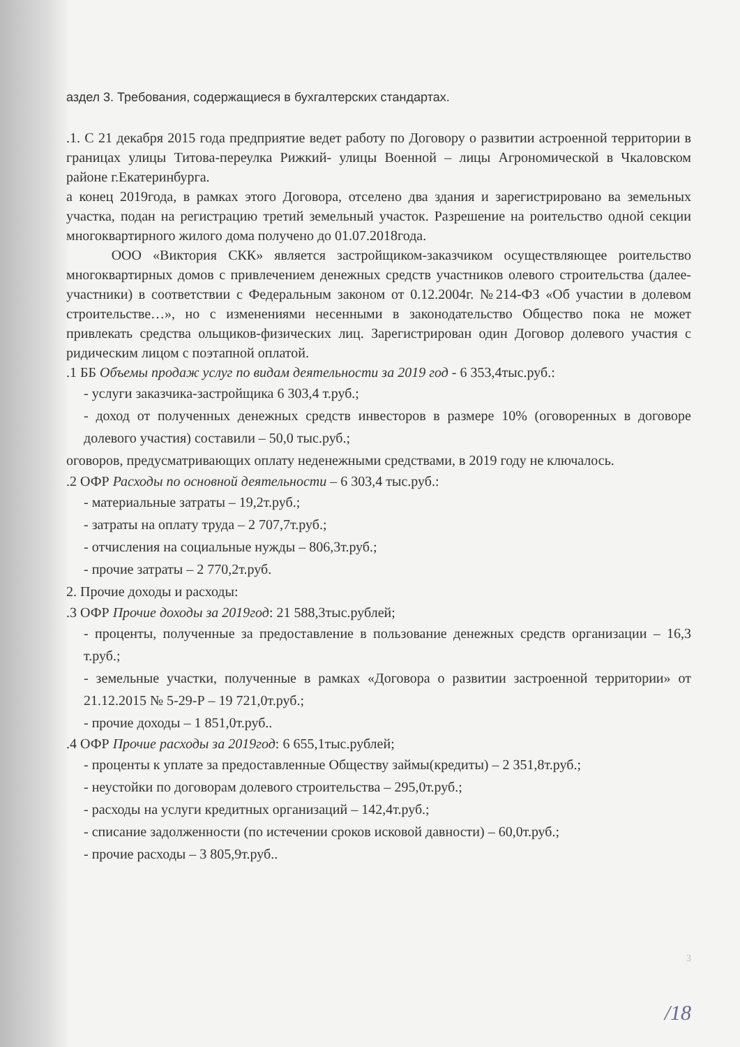аздел 3. Требования, содержащиеся в бухгалтерских стандартах.
.1. С 21 декабря 2015 года предприятие ведет работу по Договору о развитии астроенной территории в границах улицы Титова-переулка Рижкий- улицы Военной – лицы Агрономической в Чкаловском районе г.Екатеринбурга.
а конец 2019года, в рамках этого Договора, отселено два здания и зарегистрировано ва земельных участка, подан на регистрацию третий земельный участок. Разрешение на роительство одной секции многоквартирного жилого дома получено до 01.07.2018года.
ООО «Виктория СКК» является застройщиком-заказчиком осуществляющее роительство многоквартирных домов с привлечением денежных средств участников олевого строительства (далее-участники) в соответствии с Федеральным законом от 0.12.2004г. №214-ФЗ «Об участии в долевом строительстве…», но с изменениями несенными в законодательство Общество пока не может привлекать средства ольщиков-физических лиц. Зарегистрирован один Договор долевого участия с ридическим лицом с поэтапной оплатой.
.1 ББ Объемы продаж услуг по видам деятельности за 2019 год - 6 353,4тыс.руб.:
- услуги заказчика-застройщика 6 303,4 т.руб.;
- доход от полученных денежных средств инвесторов в размере 10% (оговоренных в договоре долевого участия) составили – 50,0 тыс.руб.;
оговоров, предусматривающих оплату неденежными средствами, в 2019 году не ключалось.
.2 ОФР Расходы по основной деятельности – 6 303,4 тыс.руб.:
- материальные затраты – 19,2т.руб.;
- затраты на оплату труда – 2 707,7т.руб.;
- отчисления на социальные нужды – 806,3т.руб.;
- прочие затраты – 2 770,2т.руб.
2. Прочие доходы и расходы:
.3 ОФР Прочие доходы за 2019год: 21 588,3тыс.рублей;
- проценты, полученные за предоставление в пользование денежных средств организации – 16,3 т.руб.;
- земельные участки, полученные в рамках «Договора о развитии застроенной территории» от 21.12.2015 № 5-29-Р – 19 721,0т.руб.;
- прочие доходы – 1 851,0т.руб..
.4 ОФР Прочие расходы за 2019год: 6 655,1тыс.рублей;
- проценты к уплате за предоставленные Обществу займы(кредиты) – 2 351,8т.руб.;
- неустойки по договорам долевого строительства – 295,0т.руб.;
- расходы на услуги кредитных организаций – 142,4т.руб.;
- списание задолженности (по истечении сроков исковой давности) – 60,0т.руб.;
- прочие расходы – 3 805,9т.руб..
3
/18